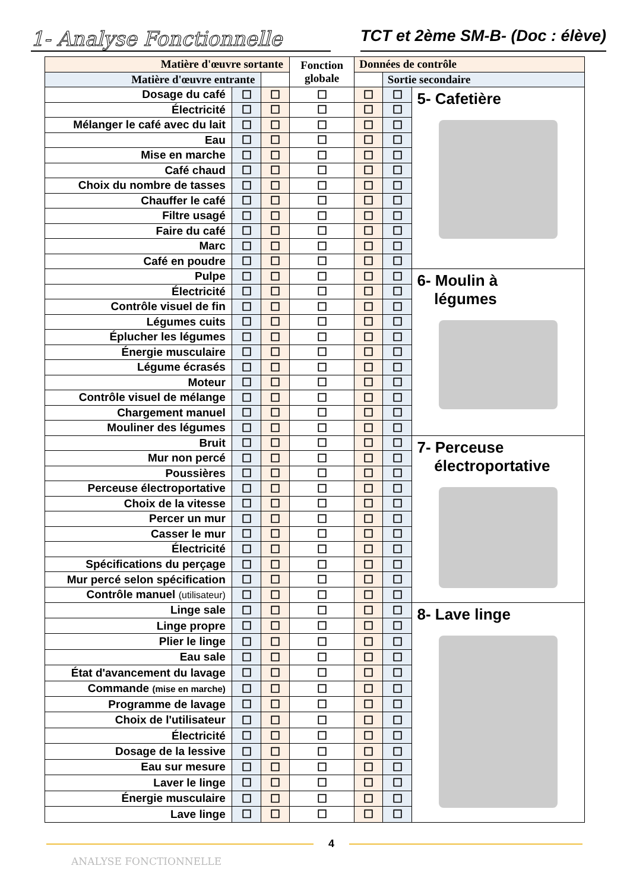1- Analyse Fonctionnelle
TCT et 2ème SM-B- (Doc : élève)
| Matière d'œuvre sortante | | | Fonction globale | Données de contrôle | | |
| --- | --- | --- | --- | --- | --- | --- |
| Matière d'œuvre entrante | | | | | Sortie secondaire | |
| Dosage du café | ☐ | ☐ | ☐ | ☐ | ☐ | 5- Cafetière |
| Électricité | ☐ | ☐ | ☐ | ☐ | ☐ | |
| Mélanger le café avec du lait | ☐ | ☐ | ☐ | ☐ | ☐ | |
| Eau | ☐ | ☐ | ☐ | ☐ | ☐ | |
| Mise en marche | ☐ | ☐ | ☐ | ☐ | ☐ | |
| Café chaud | ☐ | ☐ | ☐ | ☐ | ☐ | |
| Choix du nombre de tasses | ☐ | ☐ | ☐ | ☐ | ☐ | |
| Chauffer le café | ☐ | ☐ | ☐ | ☐ | ☐ | |
| Filtre usagé | ☐ | ☐ | ☐ | ☐ | ☐ | |
| Faire du café | ☐ | ☐ | ☐ | ☐ | ☐ | |
| Marc | ☐ | ☐ | ☐ | ☐ | ☐ | |
| Café en poudre | ☐ | ☐ | ☐ | ☐ | ☐ | |
| Pulpe | ☐ | ☐ | ☐ | ☐ | ☐ | 6- Moulin à légumes |
| Électricité | ☐ | ☐ | ☐ | ☐ | ☐ | |
| Contrôle visuel de fin | ☐ | ☐ | ☐ | ☐ | ☐ | |
| Légumes cuits | ☐ | ☐ | ☐ | ☐ | ☐ | |
| Éplucher les légumes | ☐ | ☐ | ☐ | ☐ | ☐ | |
| Énergie musculaire | ☐ | ☐ | ☐ | ☐ | ☐ | |
| Légume écrasés | ☐ | ☐ | ☐ | ☐ | ☐ | |
| Moteur | ☐ | ☐ | ☐ | ☐ | ☐ | |
| Contrôle visuel de mélange | ☐ | ☐ | ☐ | ☐ | ☐ | |
| Chargement manuel | ☐ | ☐ | ☐ | ☐ | ☐ | |
| Mouliner des légumes | ☐ | ☐ | ☐ | ☐ | ☐ | |
| Bruit | ☐ | ☐ | ☐ | ☐ | ☐ | 7- Perceuse électroportative |
| Mur non percé | ☐ | ☐ | ☐ | ☐ | ☐ | |
| Poussières | ☐ | ☐ | ☐ | ☐ | ☐ | |
| Perceuse électroportative | ☐ | ☐ | ☐ | ☐ | ☐ | |
| Choix de la vitesse | ☐ | ☐ | ☐ | ☐ | ☐ | |
| Percer un mur | ☐ | ☐ | ☐ | ☐ | ☐ | |
| Casser le mur | ☐ | ☐ | ☐ | ☐ | ☐ | |
| Électricité | ☐ | ☐ | ☐ | ☐ | ☐ | |
| Spécifications du perçage | ☐ | ☐ | ☐ | ☐ | ☐ | |
| Mur percé selon spécification | ☐ | ☐ | ☐ | ☐ | ☐ | |
| Contrôle manuel (utilisateur) | ☐ | ☐ | ☐ | ☐ | ☐ | |
| Linge sale | ☐ | ☐ | ☐ | ☐ | ☐ | 8- Lave linge |
| Linge propre | ☐ | ☐ | ☐ | ☐ | ☐ | |
| Plier le linge | ☐ | ☐ | ☐ | ☐ | ☐ | |
| Eau sale | ☐ | ☐ | ☐ | ☐ | ☐ | |
| État d'avancement du lavage | ☐ | ☐ | ☐ | ☐ | ☐ | |
| Commande (mise en marche) | ☐ | ☐ | ☐ | ☐ | ☐ | |
| Programme de lavage | ☐ | ☐ | ☐ | ☐ | ☐ | |
| Choix de l'utilisateur | ☐ | ☐ | ☐ | ☐ | ☐ | |
| Électricité | ☐ | ☐ | ☐ | ☐ | ☐ | |
| Dosage de la lessive | ☐ | ☐ | ☐ | ☐ | ☐ | |
| Eau sur mesure | ☐ | ☐ | ☐ | ☐ | ☐ | |
| Laver le linge | ☐ | ☐ | ☐ | ☐ | ☐ | |
| Énergie musculaire | ☐ | ☐ | ☐ | ☐ | ☐ | |
| Lave linge | ☐ | ☐ | ☐ | ☐ | ☐ | |
4
ANALYSE FONCTIONNELLE